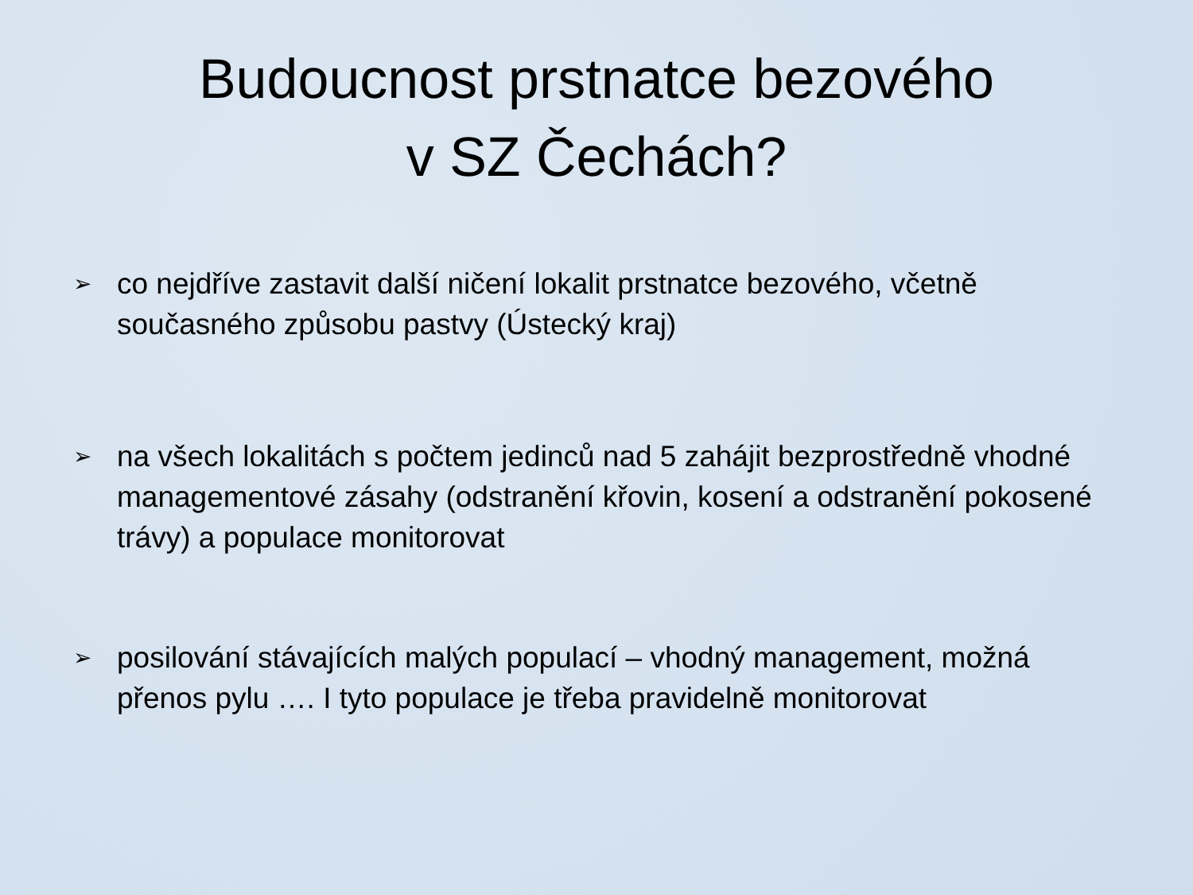Budoucnost prstnatce bezového
v SZ Čechách?
➢ co nejdříve zastavit další ničení lokalit prstnatce bezového, včetně současného způsobu pastvy (Ústecký kraj)
➢ na všech lokalitách s počtem jedinců nad 5 zahájit bezprostředně vhodné managementové zásahy (odstranění křovin, kosení a odstranění pokosené trávy) a populace monitorovat
➢ posilování stávajících malých populací – vhodný management, možná přenos pylu …. I tyto populace je třeba pravidelně monitorovat